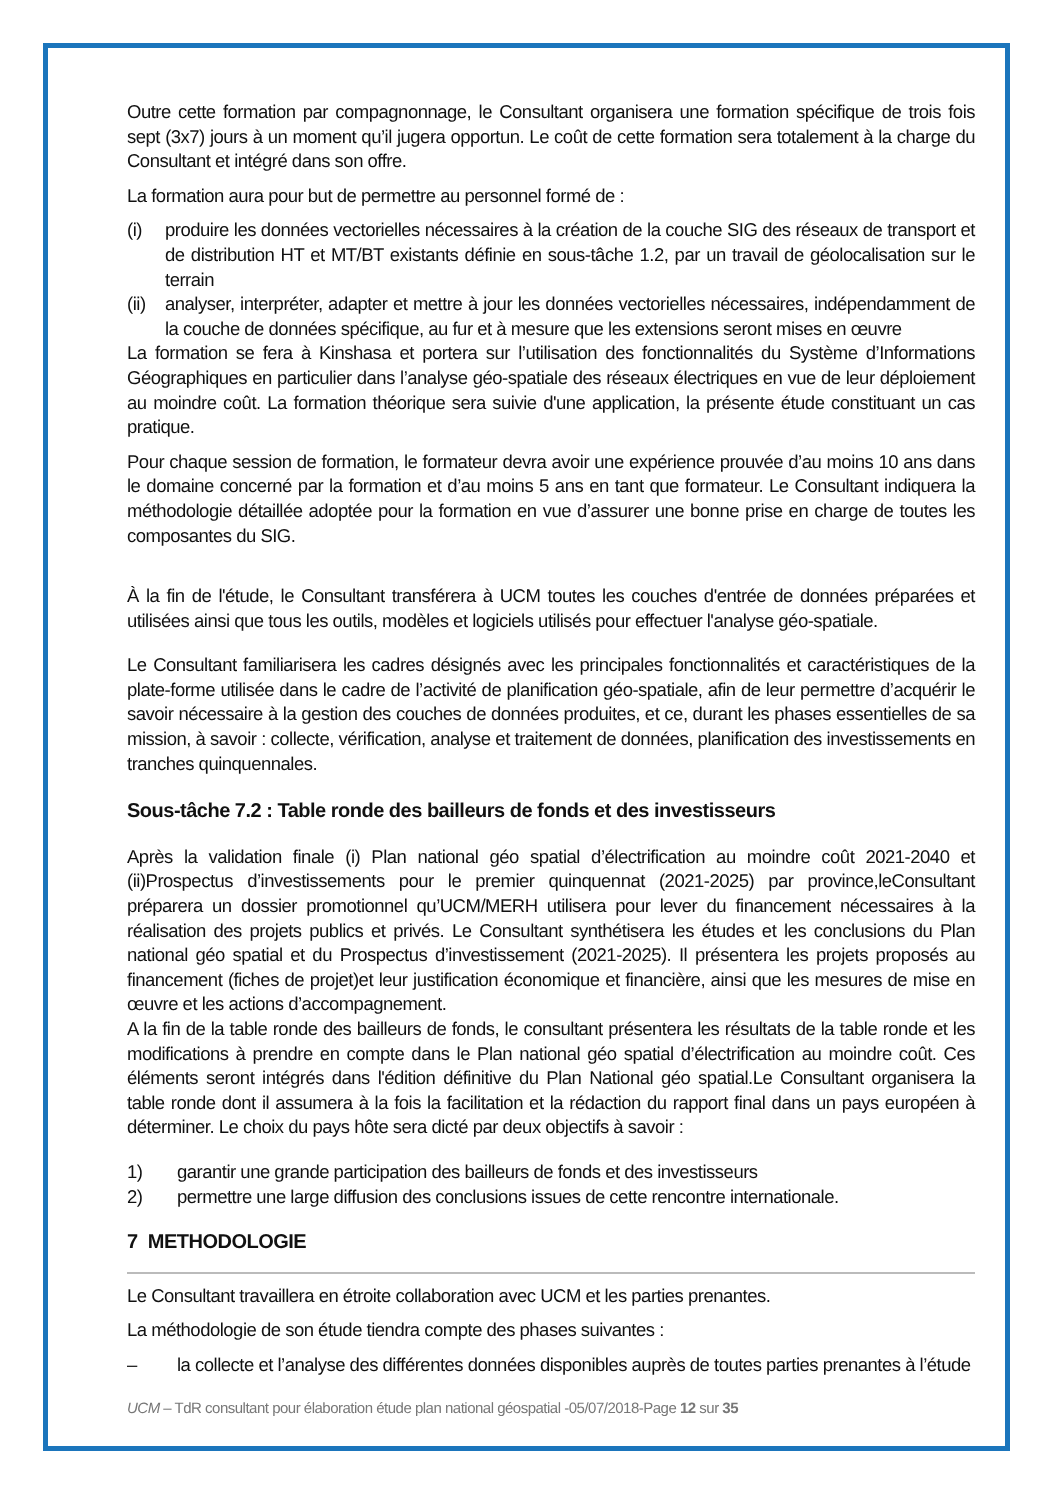Outre cette formation par compagnonnage, le Consultant organisera une formation spécifique de trois fois sept (3x7) jours à un moment qu’il jugera opportun. Le coût de cette formation sera totalement à la charge du Consultant et intégré dans son offre.
La formation aura pour but de permettre au personnel formé de :
(i) produire les données vectorielles nécessaires à la création de la couche SIG des réseaux de transport et de distribution HT et MT/BT existants définie en sous-tâche 1.2, par un travail de géolocalisation sur le terrain
(ii) analyser, interpréter, adapter et mettre à jour les données vectorielles nécessaires, indépendamment de la couche de données spécifique, au fur et à mesure que les extensions seront mises en œuvre
La formation se fera à Kinshasa et portera sur l’utilisation des fonctionnalités du Système d’Informations Géographiques en particulier dans l’analyse géo-spatiale des réseaux électriques en vue de leur déploiement au moindre coût. La formation théorique sera suivie d'une application, la présente étude constituant un cas pratique.
Pour chaque session de formation, le formateur devra avoir une expérience prouvée d’au moins 10 ans dans le domaine concerné par la formation et d’au moins 5 ans en tant que formateur. Le Consultant indiquera la méthodologie détaillée adoptée pour la formation en vue d’assurer une bonne prise en charge de toutes les composantes du SIG.
À la fin de l'étude, le Consultant transférera à UCM toutes les couches d'entrée de données préparées et utilisées ainsi que tous les outils, modèles et logiciels utilisés pour effectuer l'analyse géo-spatiale.
Le Consultant familiarisera les cadres désignés avec les principales fonctionnalités et caractéristiques de la plate-forme utilisée dans le cadre de l’activité de planification géo-spatiale, afin de leur permettre d’acquérir le savoir nécessaire à la gestion des couches de données produites, et ce, durant les phases essentielles de sa mission, à savoir : collecte, vérification, analyse et traitement de données, planification des investissements en tranches quinquennales.
Sous-tâche 7.2 : Table ronde des bailleurs de fonds et des investisseurs
Après la validation finale (i) Plan national géo spatial d’électrification au moindre coût 2021-2040 et (ii)Prospectus d’investissements pour le premier quinquennat (2021-2025) par province,leConsultant préparera un dossier promotionnel qu’UCM/MERH utilisera pour lever du financement nécessaires à la réalisation des projets publics et privés. Le Consultant synthétisera les études et les conclusions du Plan national géo spatial et du Prospectus d’investissement (2021-2025). Il présentera les projets proposés au financement (fiches de projet)et leur justification économique et financière, ainsi que les mesures de mise en œuvre et les actions d’accompagnement.
A la fin de la table ronde des bailleurs de fonds, le consultant présentera les résultats de la table ronde et les modifications à prendre en compte dans le Plan national géo spatial d’électrification au moindre coût. Ces éléments seront intégrés dans l'édition définitive du Plan National géo spatial.Le Consultant organisera la table ronde dont il assumera à la fois la facilitation et la rédaction du rapport final dans un pays européen à déterminer. Le choix du pays hôte sera dicté par deux objectifs à savoir :
1) garantir une grande participation des bailleurs de fonds et des investisseurs
2) permettre une large diffusion des conclusions issues de cette rencontre internationale.
7 METHODOLOGIE
Le Consultant travaillera en étroite collaboration avec UCM et les parties prenantes.
La méthodologie de son étude tiendra compte des phases suivantes :
– la collecte et l’analyse des différentes données disponibles auprès de toutes parties prenantes à l’étude
UCM – TdR consultant pour élaboration étude plan national géospatial -05/07/2018-Page 12 sur 35